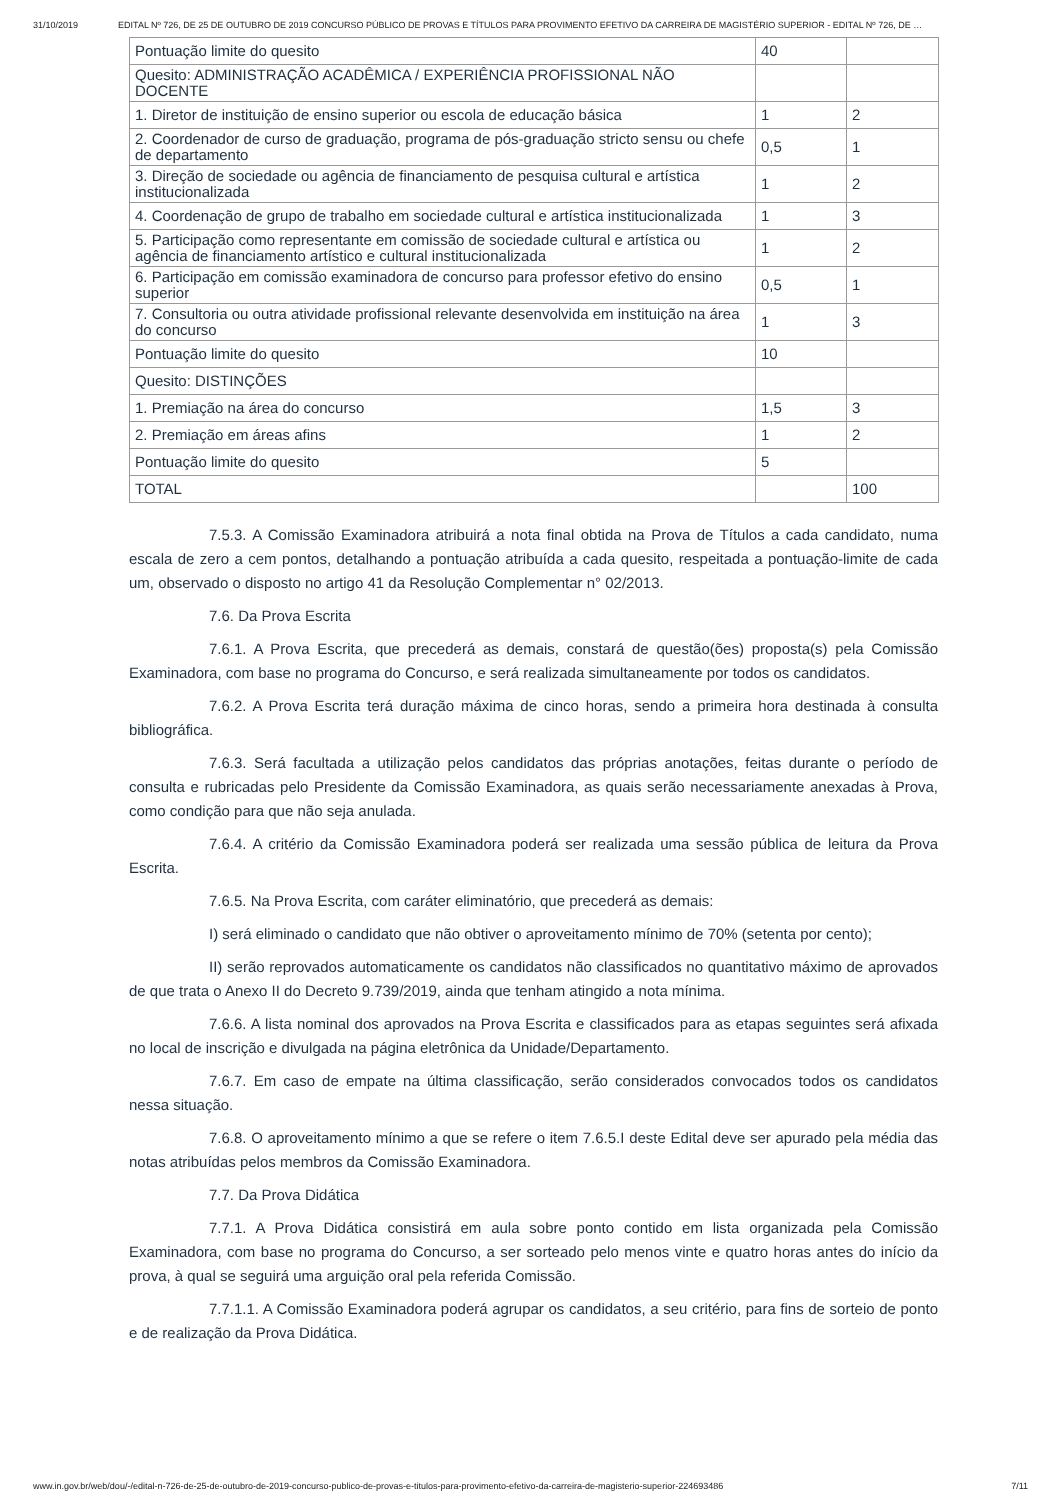31/10/2019 EDITAL Nº 726, DE 25 DE OUTUBRO DE 2019 CONCURSO PÚBLICO DE PROVAS E TÍTULOS PARA PROVIMENTO EFETIVO DA CARREIRA DE MAGISTÉRIO SUPERIOR - EDITAL Nº 726, DE …
| Pontuação limite do quesito | 40 | |
| Quesito: ADMINISTRAÇÃO ACADÊMICA / EXPERIÊNCIA PROFISSIONAL NÃO DOCENTE | | |
| 1. Diretor de instituição de ensino superior ou escola de educação básica | 1 | 2 |
| 2. Coordenador de curso de graduação, programa de pós-graduação stricto sensu ou chefe de departamento | 0,5 | 1 |
| 3. Direção de sociedade ou agência de financiamento de pesquisa cultural e artística institucionalizada | 1 | 2 |
| 4. Coordenação de grupo de trabalho em sociedade cultural e artística institucionalizada | 1 | 3 |
| 5. Participação como representante em comissão de sociedade cultural e artística ou agência de financiamento artístico e cultural institucionalizada | 1 | 2 |
| 6. Participação em comissão examinadora de concurso para professor efetivo do ensino superior | 0,5 | 1 |
| 7. Consultoria ou outra atividade profissional relevante desenvolvida em instituição na área do concurso | 1 | 3 |
| Pontuação limite do quesito | 10 | |
| Quesito: DISTINÇÕES | | |
| 1. Premiação na área do concurso | 1,5 | 3 |
| 2. Premiação em áreas afins | 1 | 2 |
| Pontuação limite do quesito | 5 | |
| TOTAL | | 100 |
7.5.3. A Comissão Examinadora atribuirá a nota final obtida na Prova de Títulos a cada candidato, numa escala de zero a cem pontos, detalhando a pontuação atribuída a cada quesito, respeitada a pontuação-limite de cada um, observado o disposto no artigo 41 da Resolução Complementar n° 02/2013.
7.6. Da Prova Escrita
7.6.1. A Prova Escrita, que precederá as demais, constará de questão(ões) proposta(s) pela Comissão Examinadora, com base no programa do Concurso, e será realizada simultaneamente por todos os candidatos.
7.6.2. A Prova Escrita terá duração máxima de cinco horas, sendo a primeira hora destinada à consulta bibliográfica.
7.6.3. Será facultada a utilização pelos candidatos das próprias anotações, feitas durante o período de consulta e rubricadas pelo Presidente da Comissão Examinadora, as quais serão necessariamente anexadas à Prova, como condição para que não seja anulada.
7.6.4. A critério da Comissão Examinadora poderá ser realizada uma sessão pública de leitura da Prova Escrita.
7.6.5. Na Prova Escrita, com caráter eliminatório, que precederá as demais:
I) será eliminado o candidato que não obtiver o aproveitamento mínimo de 70% (setenta por cento);
II) serão reprovados automaticamente os candidatos não classificados no quantitativo máximo de aprovados de que trata o Anexo II do Decreto 9.739/2019, ainda que tenham atingido a nota mínima.
7.6.6. A lista nominal dos aprovados na Prova Escrita e classificados para as etapas seguintes será afixada no local de inscrição e divulgada na página eletrônica da Unidade/Departamento.
7.6.7. Em caso de empate na última classificação, serão considerados convocados todos os candidatos nessa situação.
7.6.8. O aproveitamento mínimo a que se refere o item 7.6.5.I deste Edital deve ser apurado pela média das notas atribuídas pelos membros da Comissão Examinadora.
7.7. Da Prova Didática
7.7.1. A Prova Didática consistirá em aula sobre ponto contido em lista organizada pela Comissão Examinadora, com base no programa do Concurso, a ser sorteado pelo menos vinte e quatro horas antes do início da prova, à qual se seguirá uma arguição oral pela referida Comissão.
7.7.1.1. A Comissão Examinadora poderá agrupar os candidatos, a seu critério, para fins de sorteio de ponto e de realização da Prova Didática.
www.in.gov.br/web/dou/-/edital-n-726-de-25-de-outubro-de-2019-concurso-publico-de-provas-e-titulos-para-provimento-efetivo-da-carreira-de-magisterio-superior-224693486 7/11